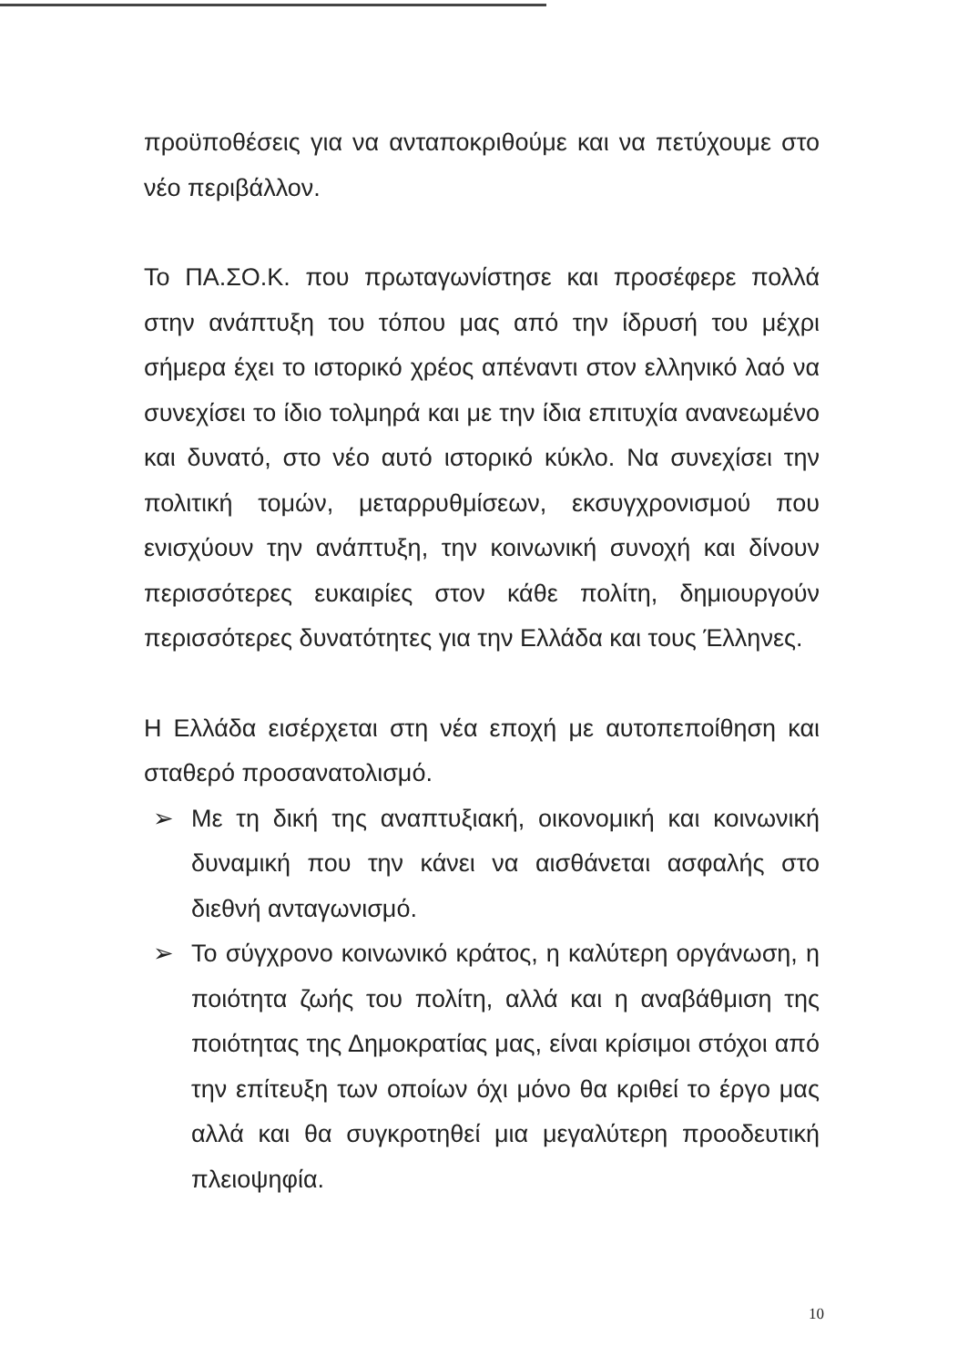προϋποθέσεις για να ανταποκριθούμε και να πετύχουμε στο νέο περιβάλλον.
Το ΠΑ.ΣΟ.Κ. που πρωταγωνίστησε και προσέφερε πολλά στην ανάπτυξη του τόπου μας από την ίδρυσή του μέχρι σήμερα έχει το ιστορικό χρέος απέναντι στον ελληνικό λαό να συνεχίσει το ίδιο τολμηρά και με την ίδια επιτυχία ανανεωμένο και δυνατό, στο νέο αυτό ιστορικό κύκλο. Να συνεχίσει την πολιτική τομών, μεταρρυθμίσεων, εκσυγχρονισμού που ενισχύουν την ανάπτυξη, την κοινωνική συνοχή και δίνουν περισσότερες ευκαιρίες στον κάθε πολίτη, δημιουργούν περισσότερες δυνατότητες για την Ελλάδα και τους Έλληνες.
Η Ελλάδα εισέρχεται στη νέα εποχή με αυτοπεποίθηση και σταθερό προσανατολισμό.
➢ Με τη δική της αναπτυξιακή, οικονομική και κοινωνική δυναμική που την κάνει να αισθάνεται ασφαλής στο διεθνή ανταγωνισμό.
➢ Το σύγχρονο κοινωνικό κράτος, η καλύτερη οργάνωση, η ποιότητα ζωής του πολίτη, αλλά και η αναβάθμιση της ποιότητας της Δημοκρατίας μας, είναι κρίσιμοι στόχοι από την επίτευξη των οποίων όχι μόνο θα κριθεί το έργο μας αλλά και θα συγκροτηθεί μια μεγαλύτερη προοδευτική πλειοψηφία.
10